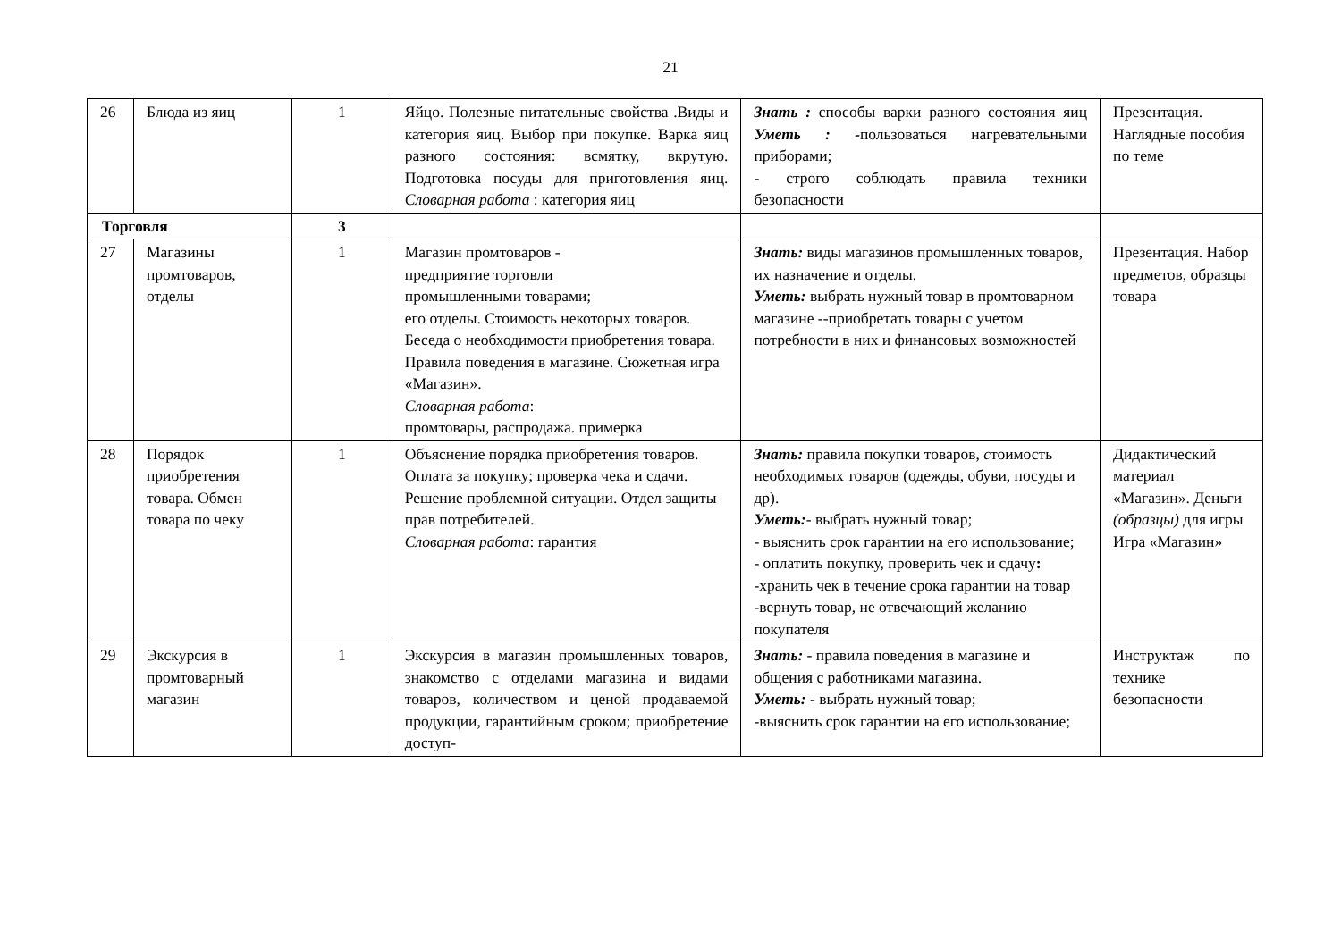21
| 26 | Блюда из яиц | 1 | Яйцо. Полезные питательные свойства .Виды и категория яиц. Выбор при покупке. Варка яиц разного состояния: всмятку, вкрутую. Подготовка посуды для приготовления яиц. Словарная работа : категория яиц | Знать : способы варки разного состояния яиц Уметь : - пользоваться нагревательными приборами; - строго соблюдать правила техники безопасности | Презентация. Наглядные пособия по теме |
| Торговля | | 3 | | | |
| 27 | Магазины промтоваров, отделы | 1 | Магазин промтоваров - предприятие торговли промышленными товарами; его отделы. Стоимость некоторых товаров. Беседа о необходимости приобретения товара. Правила поведения в магазине. Сюжетная игра «Магазин». Словарная работа : промтовары, распродажа. примерка | Знать: виды магазинов промышленных товаров, их назначение и отделы. Уметь: выбрать нужный товар в промтоварном магазине --приобретать товары с учетом потребности в них и финансовых возможностей | Презентация. Набор предметов, образцы товара |
| 28 | Порядок приобретения товара. Обмен товара по чеку | 1 | Объяснение порядка приобретения товаров. Оплата за покупку; проверка чека и сдачи. Решение проблемной ситуации. Отдел защиты прав потребителей. Словарная работа : гарантия | Знать: правила покупки товаров, с тоимость необходимых товаров (одежды, обуви, посуды и др). Уметь: - выбрать нужный товар; - выяснить срок гарантии на его использование; - оплатить покупку, проверить чек и сдачу : -хранить чек в течение срока гарантии на товар -вернуть товар, не отвечающий желанию покупателя | Дидактический материал «Магазин». Деньги (образцы) для игры Игра «Магазин» |
| 29 | Экскурсия в промтоварный магазин | 1 | Экскурсия в магазин промышленных товаров, знакомство с отделами магазина и видами товаров, количеством и ценой продаваемой продукции, гарантийным сроком; приобретение доступ- | Знать: - правила поведения в магазине и общения с работниками магазина. Уметь: - выбрать нужный товар; -выяснить срок гарантии на его использование; | Инструктаж по технике безопасности |